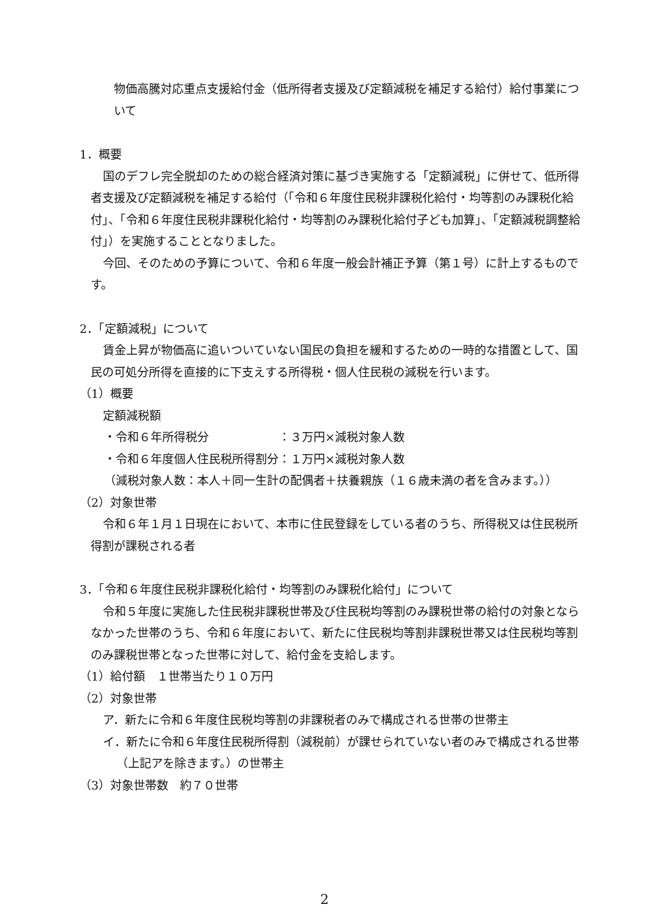物価高騰対応重点支援給付金（低所得者支援及び定額減税を補足する給付）給付事業について
1．概要
国のデフレ完全脱却のための総合経済対策に基づき実施する「定額減税」に併せて、低所得者支援及び定額減税を補足する給付（「令和６年度住民税非課税化給付・均等割のみ課税化給付」、「令和６年度住民税非課税化給付・均等割のみ課税化給付子ども加算」、「定額減税調整給付」）を実施することとなりました。
今回、そのための予算について、令和６年度一般会計補正予算（第１号）に計上するものです。
2．「定額減税」について
賃金上昇が物価高に追いついていない国民の負担を緩和するための一時的な措置として、国民の可処分所得を直接的に下支えする所得税・個人住民税の減税を行います。
（1）概要
定額減税額
・令和６年所得税分　　　　　　：３万円×減税対象人数
・令和６年度個人住民税所得割分：１万円×減税対象人数
（減税対象人数：本人＋同一生計の配偶者＋扶養親族（１６歳未満の者を含みます。））
（2）対象世帯
令和６年１月１日現在において、本市に住民登録をしている者のうち、所得税又は住民税所得割が課税される者
3．「令和６年度住民税非課税化給付・均等割のみ課税化給付」について
令和５年度に実施した住民税非課税世帯及び住民税均等割のみ課税世帯の給付の対象とならなかった世帯のうち、令和６年度において、新たに住民税均等割非課税世帯又は住民税均等割のみ課税世帯となった世帯に対して、給付金を支給します。
（1）給付額　１世帯当たり１０万円
（2）対象世帯
ア．新たに令和６年度住民税均等割の非課税者のみで構成される世帯の世帯主
イ．新たに令和６年度住民税所得割（減税前）が課せられていない者のみで構成される世帯（上記アを除きます。）の世帯主
（3）対象世帯数　約７０世帯
2